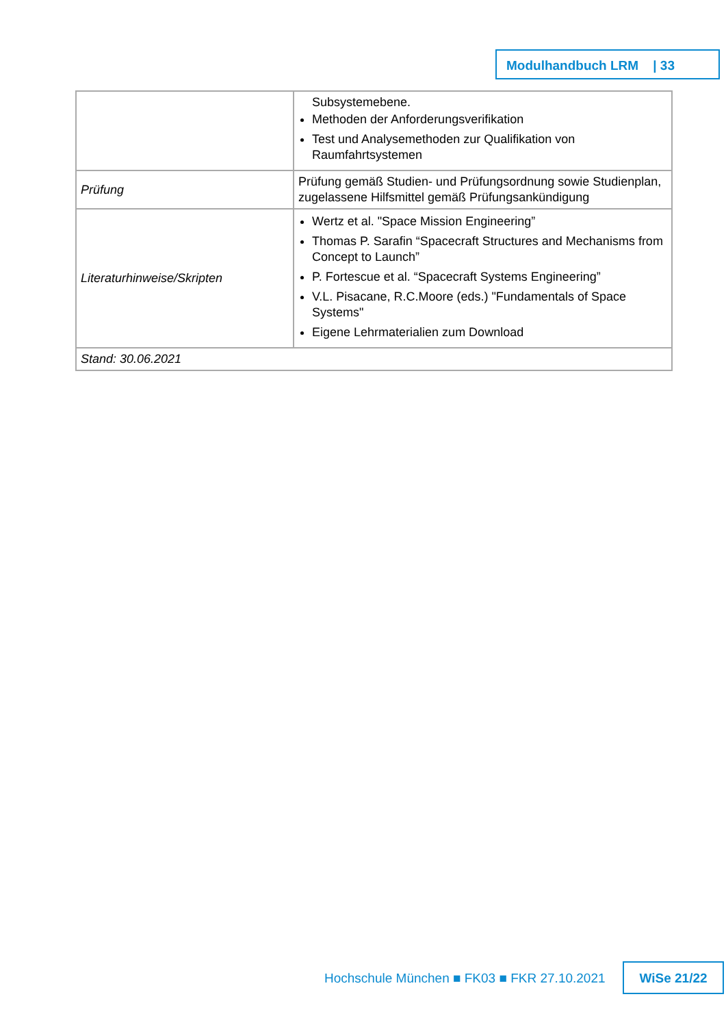Modulhandbuch LRM | 33
| | Subsystemebene. Methoden der Anforderungsverifikation Test und Analysemethoden zur Qualifikation von Raumfahrtsystemen |
| Prüfung | Prüfung gemäß Studien- und Prüfungsordnung sowie Studienplan, zugelassene Hilfsmittel gemäß Prüfungsankündigung |
| Literaturhinweise/Skripten | Wertz et al. "Space Mission Engineering” Thomas P. Sarafin “Spacecraft Structures and Mechanisms from Concept to Launch” P. Fortescue et al. “Spacecraft Systems Engineering” V.L. Pisacane, R.C.Moore (eds.) "Fundamentals of Space Systems" Eigene Lehrmaterialien zum Download |
| Stand: 30.06.2021 | |
Hochschule München ■ FK03 ■ FKR 27.10.2021
WiSe 21/22